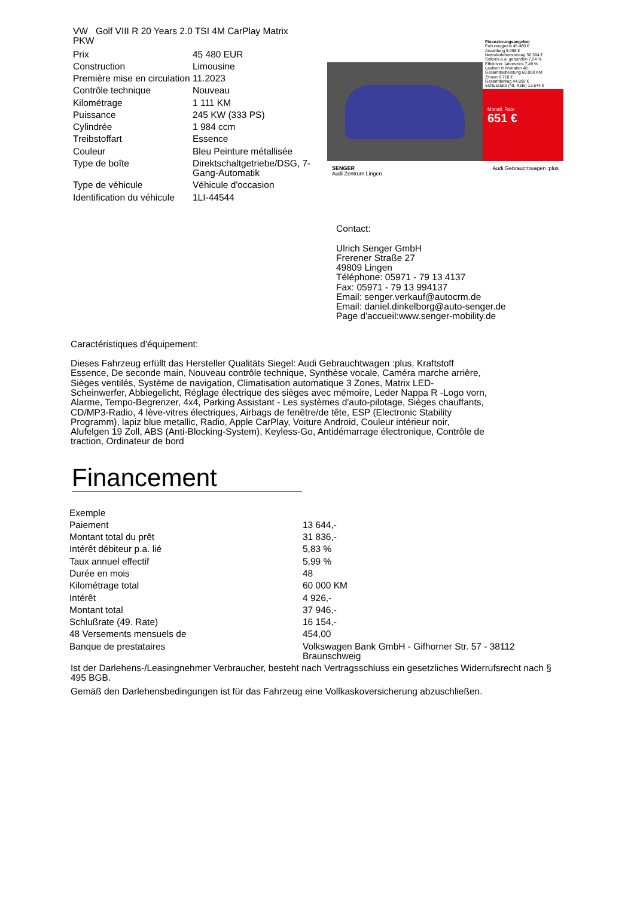VW Golf VIII R 20 Years 2.0 TSI 4M CarPlay Matrix
PKW
| Prix | 45 480 EUR |
| Construction | Limousine |
| Première mise en circulation | 11.2023 |
| Contrôle technique | Nouveau |
| Kilométrage | 1 111 KM |
| Puissance | 245 KW (333 PS) |
| Cylindrée | 1 984 ccm |
| Treibstoffart | Essence |
| Couleur | Bleu Peinture métallisée |
| Type de boîte | Direktschaltgetriebe/DSG, 7-Gang-Automatik |
| Type de véhicule | Véhicule d'occasion |
| Identification du véhicule | 1LI-44544 |
Finanzierungsangebot
Fahrzeugpreis 45.480 €
Anzahlung 9.096 €
Nettodarlehensbetrag 36.384 €
Sollzins p.a. gebunden 7,24 %
Effektiver Jahreszins 7,49 %
Laufzeit in Monaten 48
Gesamtlaufleistung 60.000 KM
Zinsen 8.710 €
Gesamtbetrag 44.892 €
Schlussrate (49. Rate) 13.644 €
Monatl. Rate
651 €
SENGER
Audi Zentrum Lingen Audi Gebrauchtwagen :plus
Contact:
Ulrich Senger GmbH
Frerener Straße 27
49809 Lingen
Téléphone: 05971 - 79 13 4137
Fax: 05971 - 79 13 994137
Email: senger.verkauf@autocrm.de
Email: daniel.dinkelborg@auto-senger.de
Page d'accueil:www.senger-mobility.de
Caractéristiques d'équipement:
Dieses Fahrzeug erfüllt das Hersteller Qualitäts Siegel: Audi Gebrauchtwagen :plus, Kraftstoff Essence, De seconde main, Nouveau contrôle technique, Synthèse vocale, Caméra marche arrière, Sièges ventilés, Système de navigation, Climatisation automatique 3 Zones, Matrix LED-Scheinwerfer, Abbiegelicht, Réglage électrique des sièges avec mémoire, Leder Nappa R -Logo vorn, Alarme, Tempo-Begrenzer, 4x4, Parking Assistant - Les systèmes d'auto-pilotage, Sièges chauffants, CD/MP3-Radio, 4 lève-vitres électriques, Airbags de fenêtre/de tête, ESP (Electronic Stability Programm), lapiz blue metallic, Radio, Apple CarPlay, Voiture Android, Couleur intérieur noir, Alufelgen 19 Zoll, ABS (Anti-Blocking-System), Keyless-Go, Antidémarrage électronique, Contrôle de traction, Ordinateur de bord
Financement
| Exemple | |
| Paiement | 13 644,- |
| Montant total du prêt | 31 836,- |
| Intérêt débiteur p.a. lié | 5,83 % |
| Taux annuel effectif | 5,99 % |
| Durée en mois | 48 |
| Kilométrage total | 60 000 KM |
| Intérêt | 4 926,- |
| Montant total | 37 946,- |
| Schlußrate (49. Rate) | 16 154,- |
| 48 Versements mensuels de | 454,00 |
| Banque de prestataires | Volkswagen Bank GmbH - Gifhorner Str. 57 - 38112 Braunschweig |
Ist der Darlehens-/Leasingnehmer Verbraucher, besteht nach Vertragsschluss ein gesetzliches Widerrufsrecht nach § 495 BGB.
Gemäß den Darlehensbedingungen ist für das Fahrzeug eine Vollkaskoversicherung abzuschließen.